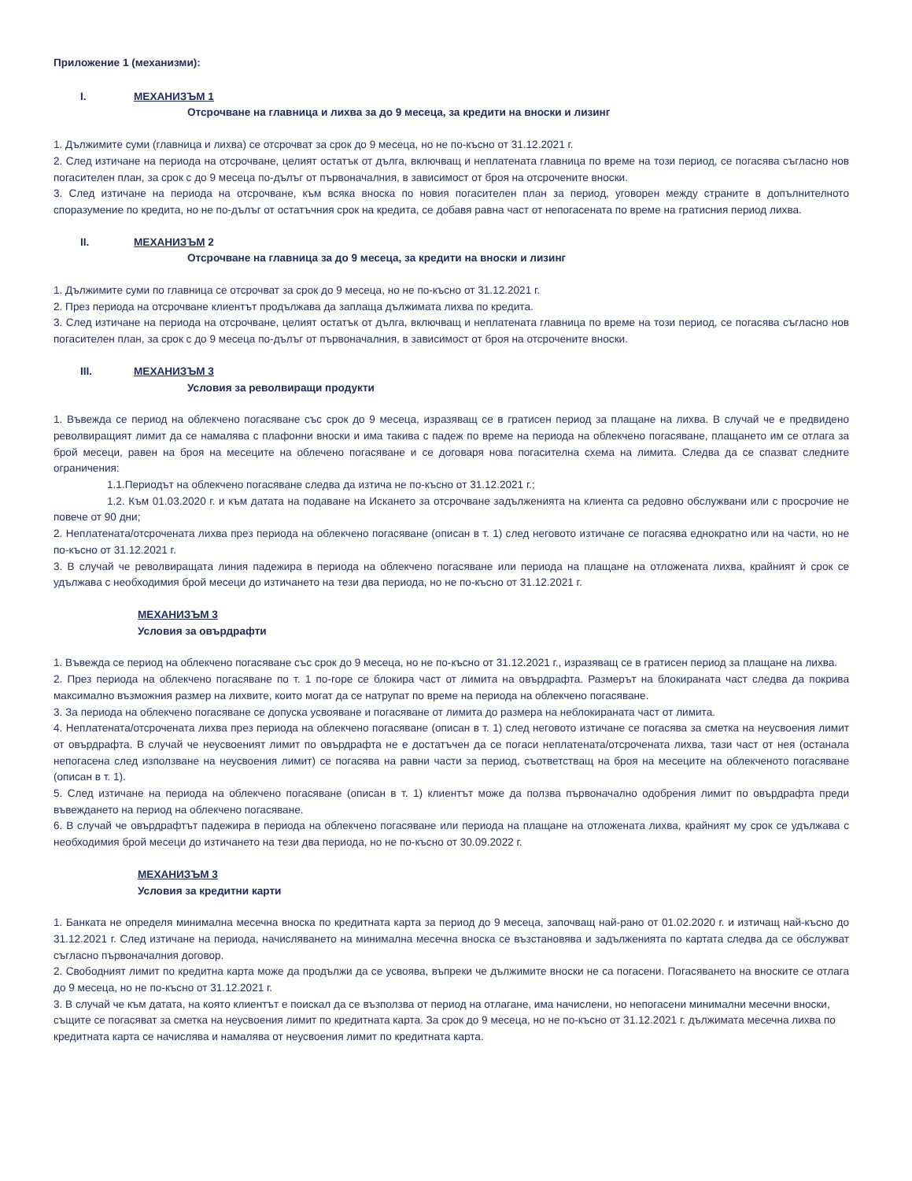Приложение 1 (механизми):
I. МЕХАНИЗЪМ 1
Отсрочване на главница и лихва за до 9 месеца, за кредити на вноски и лизинг
1. Дължимите суми (главница и лихва) се отсрочват за срок до 9 месеца, но не по-късно от 31.12.2021 г.
2. След изтичане на периода на отсрочване, целият остатък от дълга, включващ и неплатената главница по време на този период, се погасява съгласно нов погасителен план, за срок с до 9 месеца по-дълъг от първоначалния, в зависимост от броя на отсрочените вноски.
3. След изтичане на периода на отсрочване, към всяка вноска по новия погасителен план за период, уговорен между страните в допълнителното споразумение по кредита, но не по-дълъг от остатъчния срок на кредита, се добавя равна част от непогасената по време на гратисния период лихва.
II. МЕХАНИЗЪМ 2
Отсрочване на главница за до 9 месеца, за кредити на вноски и лизинг
1. Дължимите суми по главница се отсрочват за срок до 9 месеца, но не по-късно от 31.12.2021 г.
2. През периода на отсрочване клиентът продължава да заплаща дължимата лихва по кредита.
3. След изтичане на периода на отсрочване, целият остатък от дълга, включващ и неплатената главница по време на този период, се погасява съгласно нов погасителен план, за срок с до 9 месеца по-дълъг от първоначалния, в зависимост от броя на отсрочените вноски.
III. МЕХАНИЗЪМ 3
Условия за револвиращи продукти
1. Въвежда се период на облекчено погасяване със срок до 9 месеца, изразяващ се в гратисен период за плащане на лихва. В случай че е предвидено револвиращият лимит да се намалява с плафонни вноски и има такива с падеж по време на периода на облекчено погасяване, плащането им се отлага за брой месеци, равен на броя на месеците на облечено погасяване и се договаря нова погасителна схема на лимита. Следва да се спазват следните ограничения:
1.1.Периодът на облекчено погасяване следва да изтича не по-късно от 31.12.2021 г.;
1.2. Към 01.03.2020 г. и към датата на подаване на Искането за отсрочване задълженията на клиента са редовно обслужвани или с просрочие не повече от 90 дни;
2. Неплатената/отсрочената лихва през периода на облекчено погасяване (описан в т. 1) след неговото изтичане се погасява еднократно или на части, но не по-късно от 31.12.2021 г.
3. В случай че револвиращата линия падежира в периода на облекчено погасяване или периода на плащане на отложената лихва, крайният ѝ срок се удължава с необходимия брой месеци до изтичането на тези два периода, но не по-късно от 31.12.2021 г.
МЕХАНИЗЪМ 3
Условия за овърдрафти
1. Въвежда се период на облекчено погасяване със срок до 9 месеца, но не по-късно от 31.12.2021 г., изразяващ се в гратисен период за плащане на лихва.
2. През периода на облекчено погасяване по т. 1 по-горе се блокира част от лимита на овърдрафта. Размерът на блокираната част следва да покрива максимално възможния размер на лихвите, които могат да се натрупат по време на периода на облекчено погасяване.
3. За периода на облекчено погасяване се допуска усвояване и погасяване от лимита до размера на неблокираната част от лимита.
4. Неплатената/отсрочената лихва през периода на облекчено погасяване (описан в т. 1) след неговото изтичане се погасява за сметка на неусвоения лимит от овърдрафта. В случай че неусвоеният лимит по овърдрафта не е достатъчен да се погаси неплатената/отсрочената лихва, тази част от нея (останала непогасена след използване на неусвоения лимит) се погасява на равни части за период, съответстващ на броя на месеците на облекченото погасяване (описан в т. 1).
5. След изтичане на периода на облекчено погасяване (описан в т. 1) клиентът може да ползва първоначално одобрения лимит по овърдрафта преди въвеждането на период на облекчено погасяване.
6. В случай че овърдрафтът падежира в периода на облекчено погасяване или периода на плащане на отложената лихва, крайният му срок се удължава с необходимия брой месеци до изтичането на тези два периода, но не по-късно от 30.09.2022 г.
МЕХАНИЗЪМ 3
Условия за кредитни карти
1. Банката не определя минимална месечна вноска по кредитната карта за период до 9 месеца, започващ най-рано от 01.02.2020 г. и изтичащ най-късно до 31.12.2021 г. След изтичане на периода, начисляването на минимална месечна вноска се възстановява и задълженията по картата следва да се обслужват съгласно първоначалния договор.
2. Свободният лимит по кредитна карта може да продължи да се усвоява, въпреки че дължимите вноски не са погасени. Погасяването на вноските се отлага до 9 месеца, но не по-късно от 31.12.2021 г.
3. В случай че към датата, на която клиентът е поискал да се възползва от период на отлагане, има начислени, но непогасени минимални месечни вноски, същите се погасяват за сметка на неусвоения лимит по кредитната карта. За срок до 9 месеца, но не по-късно от 31.12.2021 г. дължимата месечна лихва по кредитната карта се начислява и намалява от неусвоения лимит по кредитната карта.